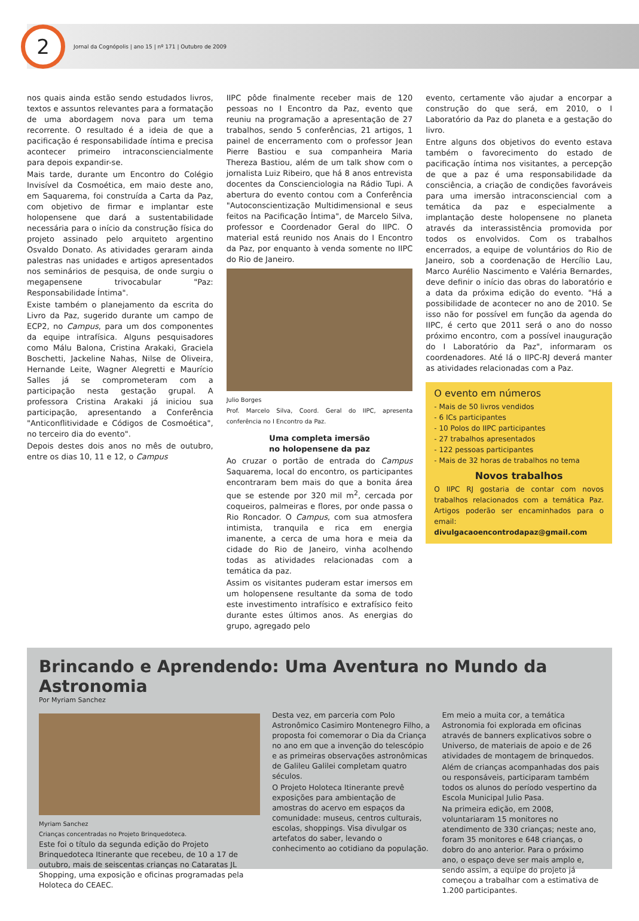2
Jornal da Cognópolis | ano 15 | nº 171 | Outubro de 2009
nos quais ainda estão sendo estudados livros, textos e assuntos relevantes para a formatação de uma abordagem nova para um tema recorrente. O resultado é a ideia de que a pacificação é responsabilidade íntima e precisa acontecer primeiro intraconsciencialmente para depois expandir-se.
Mais tarde, durante um Encontro do Colégio Invisível da Cosmoética, em maio deste ano, em Saquarema, foi construída a Carta da Paz, com objetivo de firmar e implantar este holopensene que dará a sustentabilidade necessária para o início da construção física do projeto assinado pelo arquiteto argentino Osvaldo Donato. As atividades geraram ainda palestras nas unidades e artigos apresentados nos seminários de pesquisa, de onde surgiu o megapensene trivocabular "Paz: Responsabilidade Íntima".
Existe também o planejamento da escrita do Livro da Paz, sugerido durante um campo de ECP2, no Campus, para um dos componentes da equipe intrafísica. Alguns pesquisadores como Málu Balona, Cristina Arakaki, Graciela Boschetti, Jackeline Nahas, Nilse de Oliveira, Hernande Leite, Wagner Alegretti e Maurício Salles já se comprometeram com a participação nesta gestação grupal. A professora Cristina Arakaki já iniciou sua participação, apresentando a Conferência "Anticonflitividade e Códigos de Cosmoética", no terceiro dia do evento".
Depois destes dois anos no mês de outubro, entre os dias 10, 11 e 12, o Campus
IIPC pôde finalmente receber mais de 120 pessoas no I Encontro da Paz, evento que reuniu na programação a apresentação de 27 trabalhos, sendo 5 conferências, 21 artigos, 1 painel de encerramento com o professor Jean Pierre Bastiou e sua companheira Maria Thereza Bastiou, além de um talk show com o jornalista Luiz Ribeiro, que há 8 anos entrevista docentes da Conscienciologia na Rádio Tupi. A abertura do evento contou com a Conferência "Autoconscientização Multidimensional e seus feitos na Pacificação Íntima", de Marcelo Silva, professor e Coordenador Geral do IIPC. O material está reunido nos Anais do I Encontro da Paz, por enquanto à venda somente no IIPC do Rio de Janeiro.
Julio Borges
Prof. Marcelo Silva, Coord. Geral do IIPC, apresenta conferência no I Encontro da Paz.
Uma completa imersão
no holopensene da paz
Ao cruzar o portão de entrada do Campus Saquarema, local do encontro, os participantes encontraram bem mais do que a bonita área que se estende por 320 mil m<sup>2</sup>, cercada por coqueiros, palmeiras e flores, por onde passa o Rio Roncador. O Campus, com sua atmosfera intimista, tranquila e rica em energia imanente, a cerca de uma hora e meia da cidade do Rio de Janeiro, vinha acolhendo todas as atividades relacionadas com a temática da paz.
Assim os visitantes puderam estar imersos em um holopensene resultante da soma de todo este investimento intrafísico e extrafísico feito durante estes últimos anos. As energias do grupo, agregado pelo
evento, certamente vão ajudar a encorpar a construção do que será, em 2010, o I Laboratório da Paz do planeta e a gestação do livro.
Entre alguns dos objetivos do evento estava também o favorecimento do estado de pacificação íntima nos visitantes, a percepção de que a paz é uma responsabilidade da consciência, a criação de condições favoráveis para uma imersão intraconsciencial com a temática da paz e especialmente a implantação deste holopensene no planeta através da interassistência promovida por todos os envolvidos. Com os trabalhos encerrados, a equipe de voluntários do Rio de Janeiro, sob a coordenação de Hercílio Lau, Marco Aurélio Nascimento e Valéria Bernardes, deve definir o início das obras do laboratório e a data da próxima edição do evento. "Há a possibilidade de acontecer no ano de 2010. Se isso não for possível em função da agenda do IIPC, é certo que 2011 será o ano do nosso próximo encontro, com a possível inauguração do I Laboratório da Paz", informaram os coordenadores. Até lá o IIPC-RJ deverá manter as atividades relacionadas com a Paz.
O evento em números
- Mais de 50 livros vendidos
- 6 ICs participantes
- 10 Polos do IIPC participantes
- 27 trabalhos apresentados
- 122 pessoas participantes
- Mais de 32 horas de trabalhos no tema
Novos trabalhos
O IIPC RJ gostaria de contar com novos trabalhos relacionados com a temática Paz. Artigos poderão ser encaminhados para o email: divulgacaoencontrodapaz@gmail.com
Brincando e Aprendendo: Uma Aventura no Mundo da Astronomia
Por Myriam Sanchez
Myriam Sanchez
Crianças concentradas no Projeto Brinquedoteca.
Este foi o título da segunda edição do Projeto Brinquedoteca Itinerante que recebeu, de 10 a 17 de outubro, mais de seiscentas crianças no Cataratas JL Shopping, uma exposição e oficinas programadas pela Holoteca do CEAEC.
Desta vez, em parceria com Polo Astronômico Casimiro Montenegro Filho, a proposta foi comemorar o Dia da Criança no ano em que a invenção do telescópio e as primeiras observações astronômicas de Galileu Galilei completam quatro séculos.
O Projeto Holoteca Itinerante prevê exposições para ambientação de amostras do acervo em espaços da comunidade: museus, centros culturais, escolas, shoppings. Visa divulgar os artefatos do saber, levando o conhecimento ao cotidiano da população.
Em meio a muita cor, a temática Astronomia foi explorada em oficinas através de banners explicativos sobre o Universo, de materiais de apoio e de 26 atividades de montagem de brinquedos.
Além de crianças acompanhadas dos pais ou responsáveis, participaram também todos os alunos do período vespertino da Escola Municipal Julio Pasa.
Na primeira edição, em 2008, voluntariaram 15 monitores no atendimento de 330 crianças; neste ano, foram 35 monitores e 648 crianças, o dobro do ano anterior. Para o próximo ano, o espaço deve ser mais amplo e, sendo assim, a equipe do projeto já começou a trabalhar com a estimativa de 1.200 participantes.